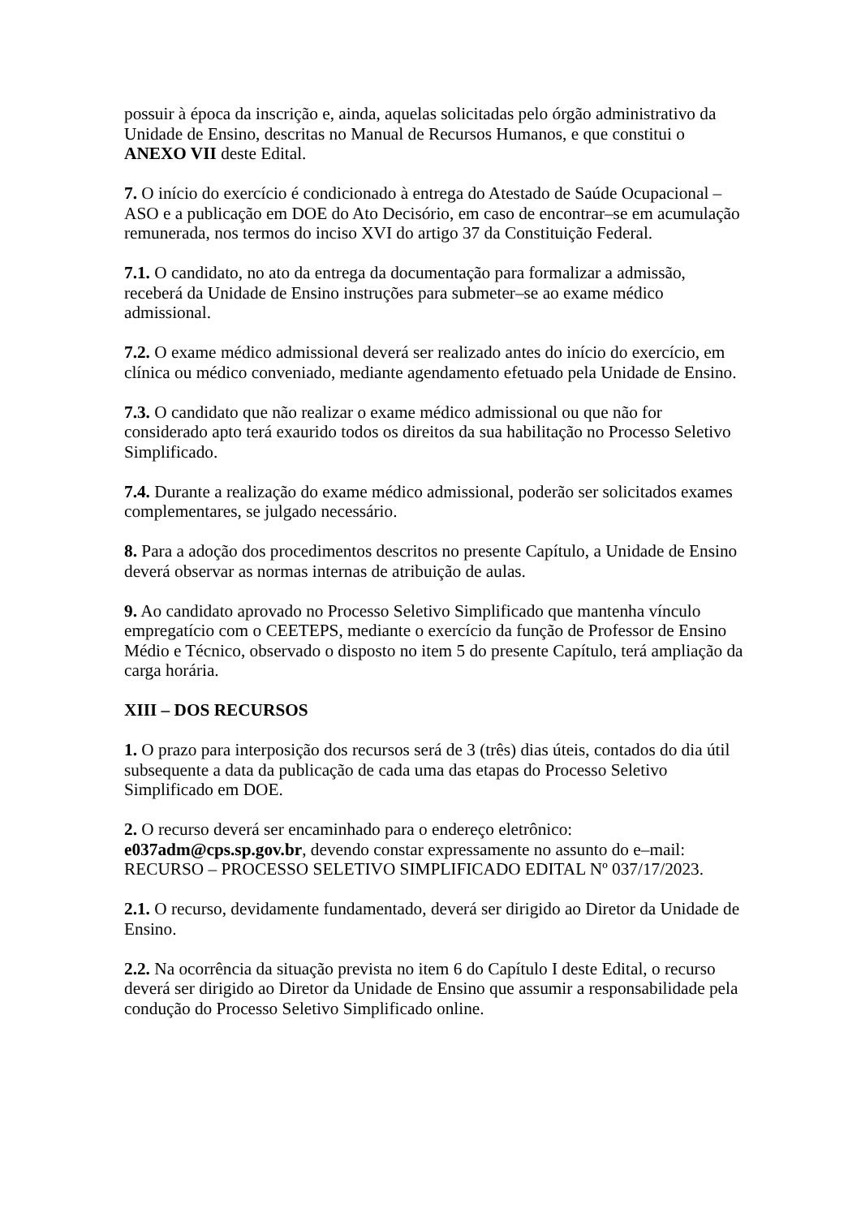possuir à época da inscrição e, ainda, aquelas solicitadas pelo órgão administrativo da Unidade de Ensino, descritas no Manual de Recursos Humanos, e que constitui o ANEXO VII deste Edital.
7. O início do exercício é condicionado à entrega do Atestado de Saúde Ocupacional – ASO e a publicação em DOE do Ato Decisório, em caso de encontrar–se em acumulação remunerada, nos termos do inciso XVI do artigo 37 da Constituição Federal.
7.1. O candidato, no ato da entrega da documentação para formalizar a admissão, receberá da Unidade de Ensino instruções para submeter–se ao exame médico admissional.
7.2. O exame médico admissional deverá ser realizado antes do início do exercício, em clínica ou médico conveniado, mediante agendamento efetuado pela Unidade de Ensino.
7.3. O candidato que não realizar o exame médico admissional ou que não for considerado apto terá exaurido todos os direitos da sua habilitação no Processo Seletivo Simplificado.
7.4. Durante a realização do exame médico admissional, poderão ser solicitados exames complementares, se julgado necessário.
8. Para a adoção dos procedimentos descritos no presente Capítulo, a Unidade de Ensino deverá observar as normas internas de atribuição de aulas.
9. Ao candidato aprovado no Processo Seletivo Simplificado que mantenha vínculo empregatício com o CEETEPS, mediante o exercício da função de Professor de Ensino Médio e Técnico, observado o disposto no item 5 do presente Capítulo, terá ampliação da carga horária.
XIII – DOS RECURSOS
1. O prazo para interposição dos recursos será de 3 (três) dias úteis, contados do dia útil subsequente a data da publicação de cada uma das etapas do Processo Seletivo Simplificado em DOE.
2. O recurso deverá ser encaminhado para o endereço eletrônico: e037adm@cps.sp.gov.br, devendo constar expressamente no assunto do e–mail: RECURSO – PROCESSO SELETIVO SIMPLIFICADO EDITAL Nº 037/17/2023.
2.1. O recurso, devidamente fundamentado, deverá ser dirigido ao Diretor da Unidade de Ensino.
2.2. Na ocorrência da situação prevista no item 6 do Capítulo I deste Edital, o recurso deverá ser dirigido ao Diretor da Unidade de Ensino que assumir a responsabilidade pela condução do Processo Seletivo Simplificado online.